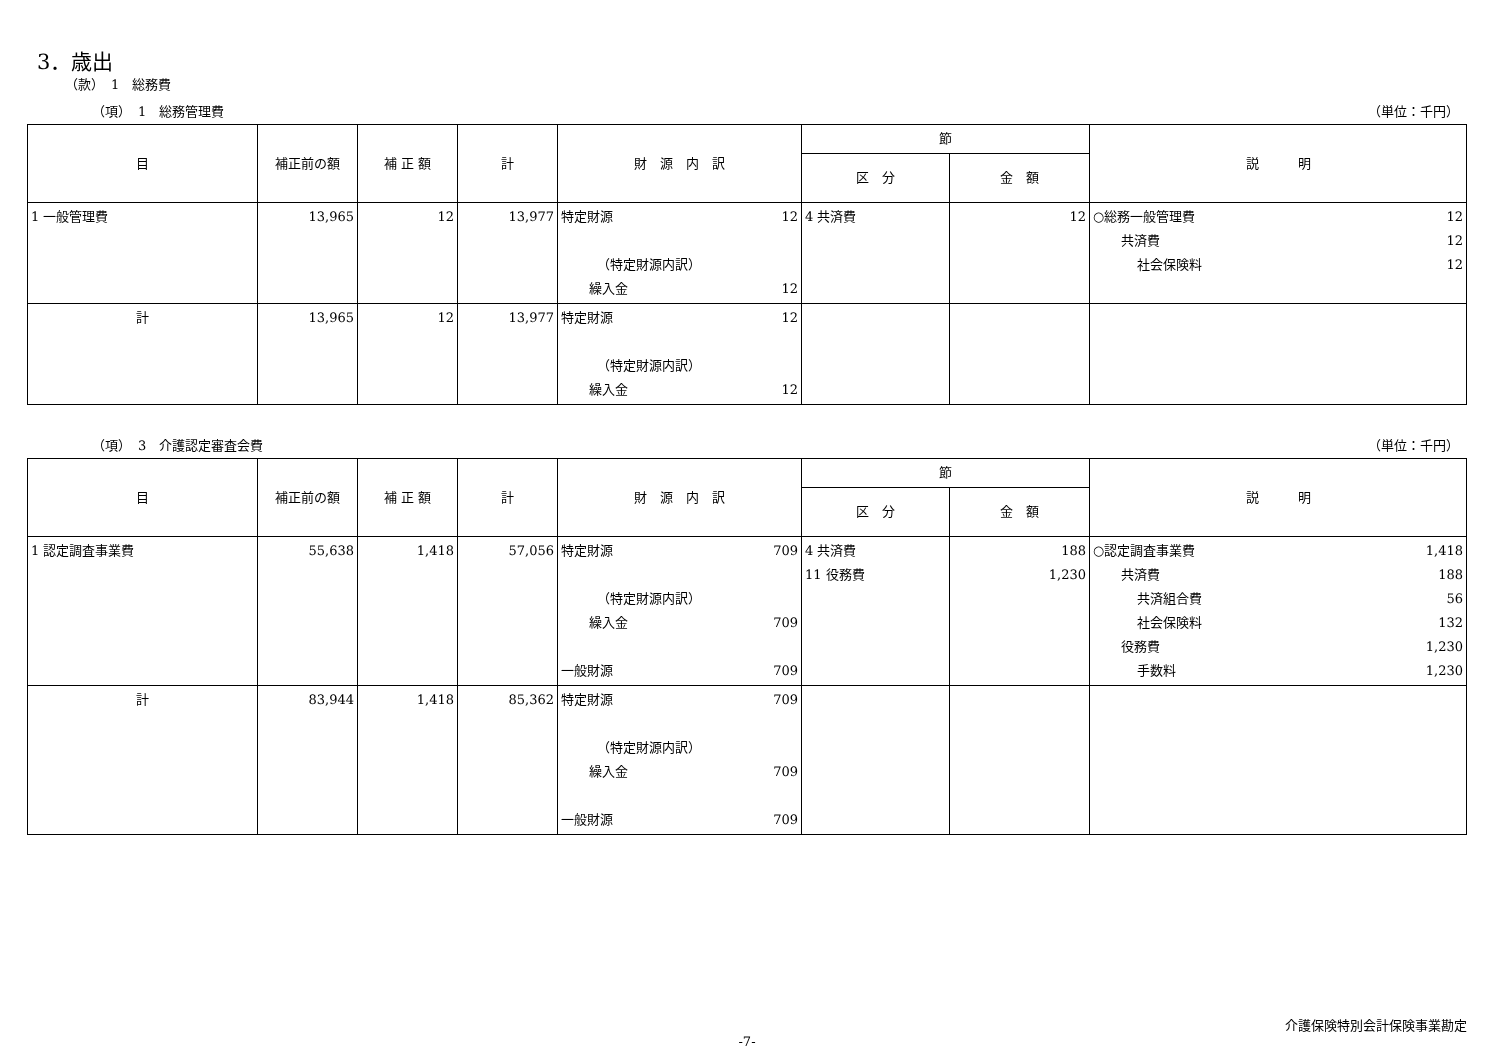3．歳出
（款）　1　総務費
（項）　1　総務管理費 （単位：千円）
| 目 | 補正前の額 | 補 正 額 | 計 | 財 源 内 訳 | 節 | | 説 明 |
| --- | --- | --- | --- | --- | --- | --- | --- |
| | | | | | 区 分 | 金 額 | |
| 1 一般管理費 | 13,965 | 12 | 13,977 | 特定財源 12 （特定財源内訳） 繰入金 12 | 4 共済費 | 12 | ○総務一般管理費 12 共済費 12 社会保険料 12 |
| 計 | 13,965 | 12 | 13,977 | 特定財源 12 （特定財源内訳） 繰入金 12 | | | |
（項）　3　介護認定審査会費 （単位：千円）
| 目 | 補正前の額 | 補 正 額 | 計 | 財 源 内 訳 | 節 | | 説 明 |
| --- | --- | --- | --- | --- | --- | --- | --- |
| | | | | | 区 分 | 金 額 | |
| 1 認定調査事業費 | 55,638 | 1,418 | 57,056 | 特定財源 709 （特定財源内訳） 繰入金 709 一般財源 709 | 4 共済費 11 役務費 | 188 1,230 | ○認定調査事業費 1,418 共済費 188 共済組合費 56 社会保険料 132 役務費 1,230 手数料 1,230 |
| 計 | 83,944 | 1,418 | 85,362 | 特定財源 709 （特定財源内訳） 繰入金 709 一般財源 709 | | | |
介護保険特別会計保険事業勘定
-7-